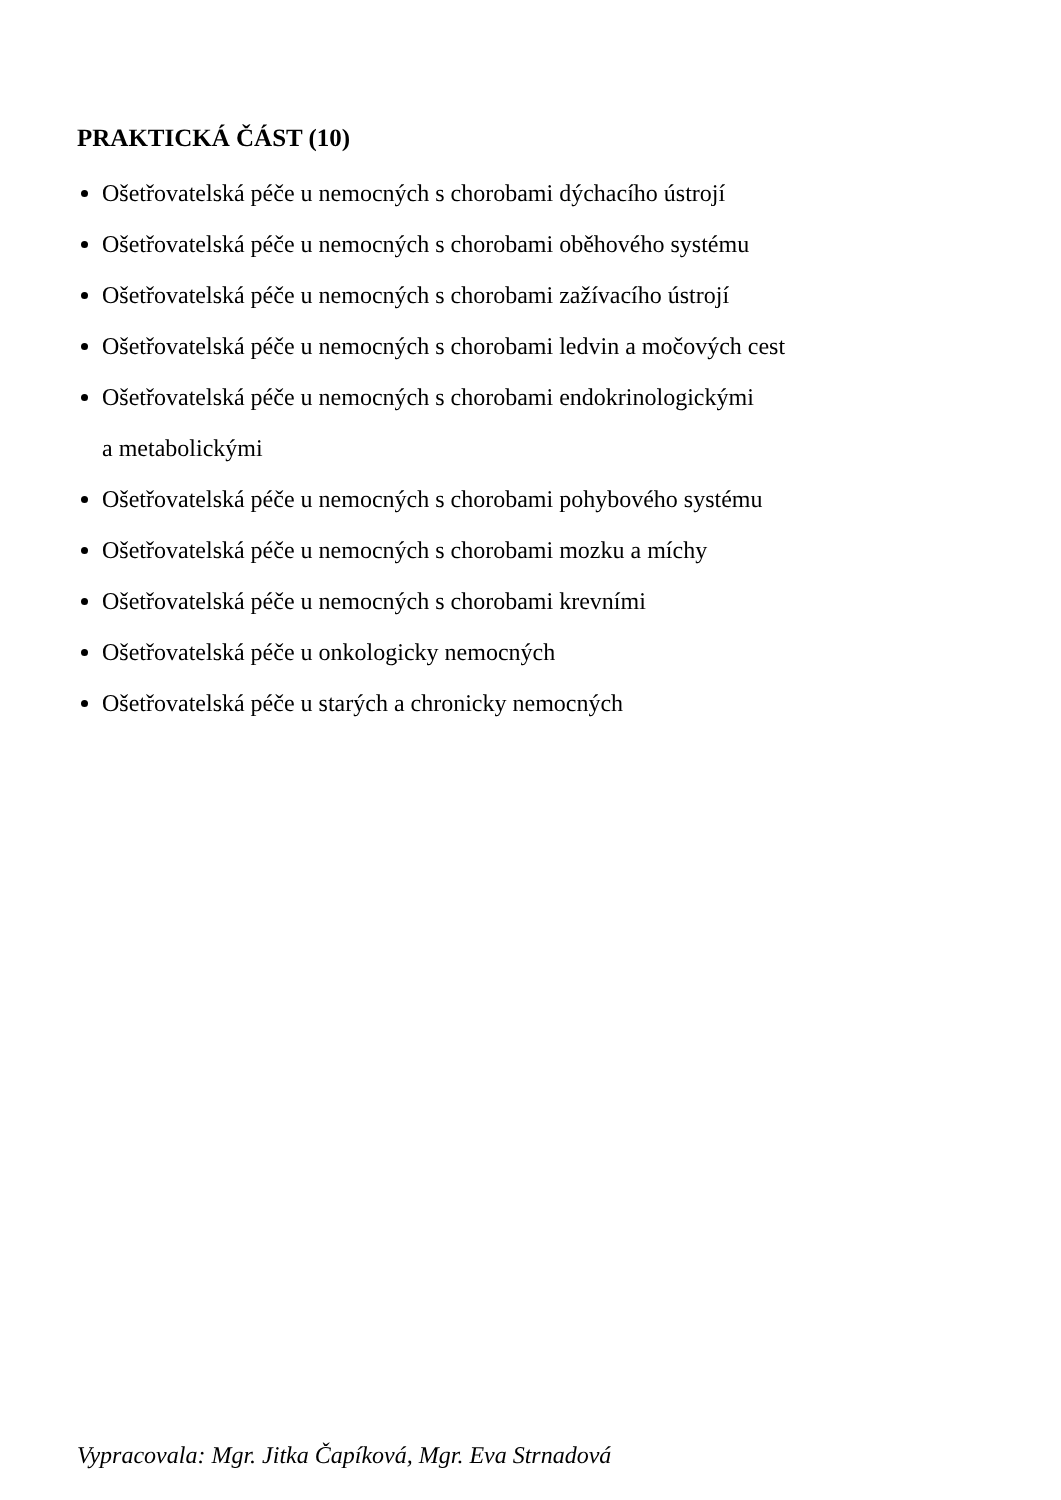PRAKTICKÁ ČÁST (10)
Ošetřovatelská péče u nemocných s chorobami dýchacího ústrojí
Ošetřovatelská péče u nemocných s chorobami oběhového systému
Ošetřovatelská péče u nemocných s chorobami zažívacího ústrojí
Ošetřovatelská péče u nemocných s chorobami ledvin a močových cest
Ošetřovatelská péče u nemocných s chorobami endokrinologickými
a metabolickými
Ošetřovatelská péče u nemocných s chorobami pohybového systému
Ošetřovatelská péče u nemocných s chorobami mozku a míchy
Ošetřovatelská péče u nemocných s chorobami krevními
Ošetřovatelská péče u onkologicky nemocných
Ošetřovatelská péče u starých a chronicky nemocných
Vypracovala: Mgr. Jitka Čapíková, Mgr. Eva Strnadová